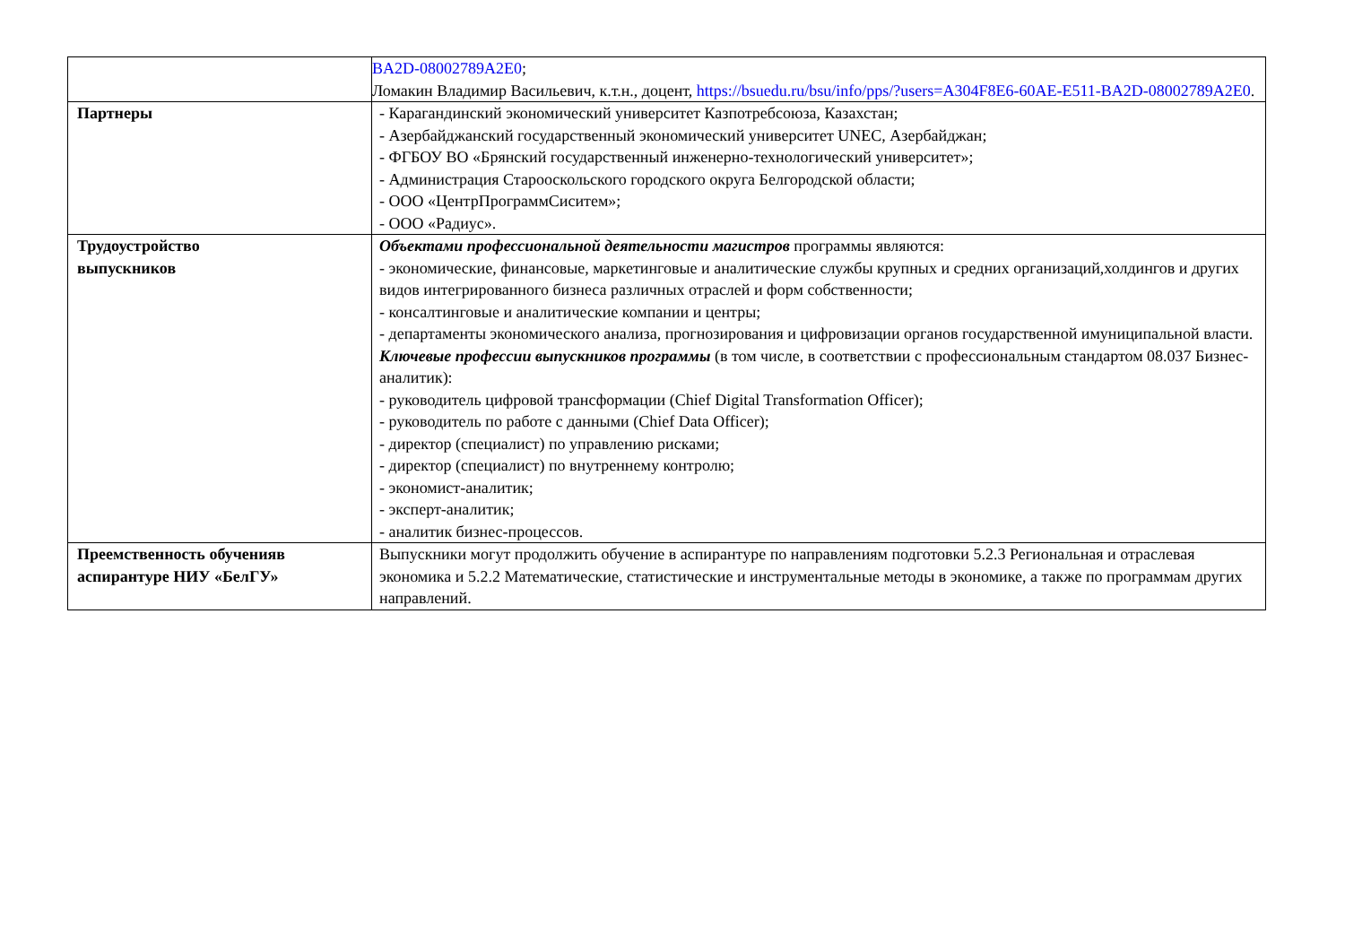| | BA2D-08002789A2E0 ; Ломакин Владимир Васильевич, к.т.н., доцент, https://bsuedu.ru/bsu/info/pps/?users=A304F8E6-60AE-E511-BA2D-08002789A2E0 . |
| Партнеры | - Карагандинский экономический университет Казпотребсоюза, Казахстан; - Азербайджанский государственный экономический университет UNEC, Азербайджан; - ФГБОУ ВО «Брянский государственный инженерно-технологический университет»; - Администрация Старооскольского городского округа Белгородской области; - ООО «ЦентрПрограммСиситем»; - ООО «Радиус». |
| Трудоустройство выпускников | Объектами профессиональной деятельности магистров программы являются: - экономические, финансовые, маркетинговые и аналитические службы крупных и средних организаций,холдингов и других видов интегрированного бизнеса различных отраслей и форм собственности; - консалтинговые и аналитические компании и центры; - департаменты экономического анализа, прогнозирования и цифровизации органов государственной имуниципальной власти. Ключевые профессии выпускников программы (в том числе, в соответствии с профессиональным стандартом 08.037 Бизнес-аналитик): - руководитель цифровой трансформации (Chief Digital Transformation Officer); - руководитель по работе с данными (Chief Data Officer); - директор (специалист) по управлению рисками; - директор (специалист) по внутреннему контролю; - экономист-аналитик; - эксперт-аналитик; - аналитик бизнес-процессов. |
| Преемственность обученияв аспирантуре НИУ «БелГУ» | Выпускники могут продолжить обучение в аспирантуре по направлениям подготовки 5.2.3 Региональная и отраслевая экономика и 5.2.2 Математические, статистические и инструментальные методы в экономике, а также по программам других направлений. |